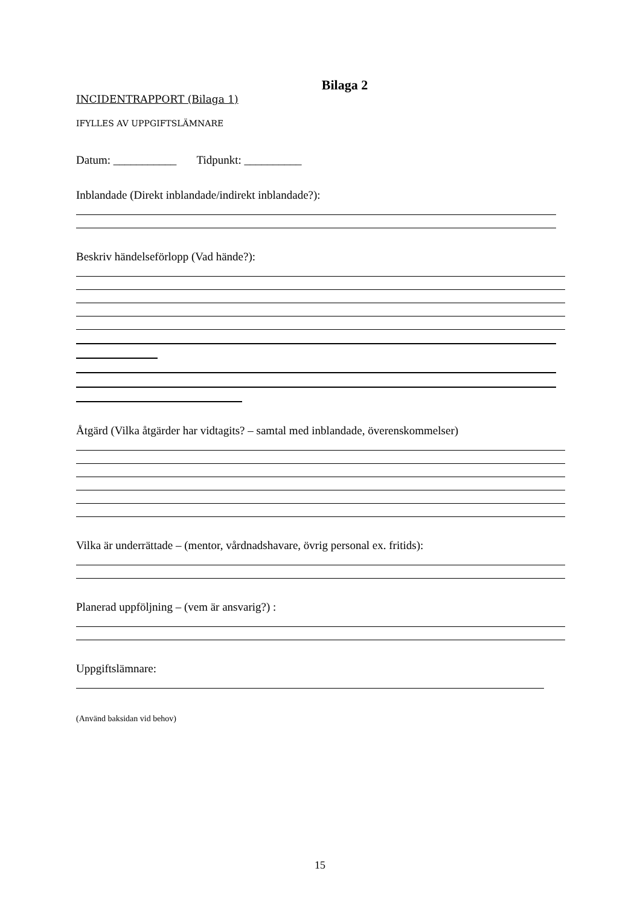Bilaga 2
INCIDENTRAPPORT (Bilaga 1)
IFYLLES AV UPPGIFTSLÄMNARE
Datum: ___________ Tidpunkt: __________
Inblandade (Direkt inblandade/indirekt inblandade?):
Beskriv händelseförlopp (Vad hände?):
Åtgärd (Vilka åtgärder har vidtagits? – samtal med inblandade, överenskommelser)
Vilka är underrättade – (mentor, vårdnadshavare, övrig personal ex. fritids):
Planerad uppföljning – (vem är ansvarig?) :
Uppgiftslämnare:
(Använd baksidan vid behov)
15